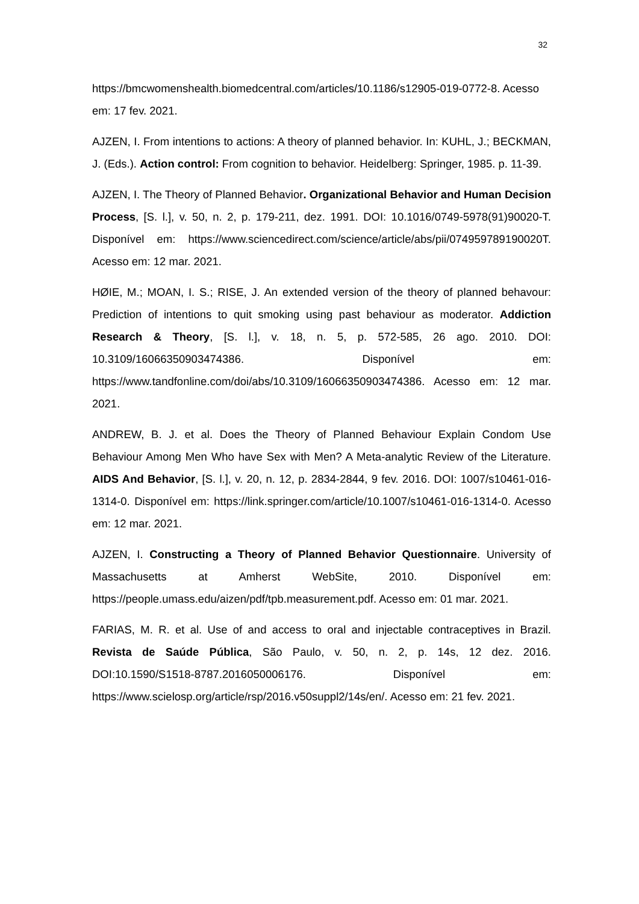32
https://bmcwomenshealth.biomedcentral.com/articles/10.1186/s12905-019-0772-8. Acesso em: 17 fev. 2021.
AJZEN, I. From intentions to actions: A theory of planned behavior. In: KUHL, J.; BECKMAN, J. (Eds.). Action control: From cognition to behavior. Heidelberg: Springer, 1985. p. 11-39.
AJZEN, I. The Theory of Planned Behavior. Organizational Behavior and Human Decision Process, [S. l.], v. 50, n. 2, p. 179-211, dez. 1991. DOI: 10.1016/0749-5978(91)90020-T. Disponível em: https://www.sciencedirect.com/science/article/abs/pii/074959789190020T. Acesso em: 12 mar. 2021.
HØIE, M.; MOAN, I. S.; RISE, J. An extended version of the theory of planned behavour: Prediction of intentions to quit smoking using past behaviour as moderator. Addiction Research & Theory, [S. l.], v. 18, n. 5, p. 572-585, 26 ago. 2010. DOI: 10.3109/16066350903474386. Disponível em: https://www.tandfonline.com/doi/abs/10.3109/16066350903474386. Acesso em: 12 mar. 2021.
ANDREW, B. J. et al. Does the Theory of Planned Behaviour Explain Condom Use Behaviour Among Men Who have Sex with Men? A Meta-analytic Review of the Literature. AIDS And Behavior, [S. l.], v. 20, n. 12, p. 2834-2844, 9 fev. 2016. DOI: 1007/s10461-016-1314-0. Disponível em: https://link.springer.com/article/10.1007/s10461-016-1314-0. Acesso em: 12 mar. 2021.
AJZEN, I. Constructing a Theory of Planned Behavior Questionnaire. University of Massachusetts at Amherst WebSite, 2010. Disponível em: https://people.umass.edu/aizen/pdf/tpb.measurement.pdf. Acesso em: 01 mar. 2021.
FARIAS, M. R. et al. Use of and access to oral and injectable contraceptives in Brazil. Revista de Saúde Pública, São Paulo, v. 50, n. 2, p. 14s, 12 dez. 2016. DOI:10.1590/S1518-8787.2016050006176. Disponível em: https://www.scielosp.org/article/rsp/2016.v50suppl2/14s/en/. Acesso em: 21 fev. 2021.